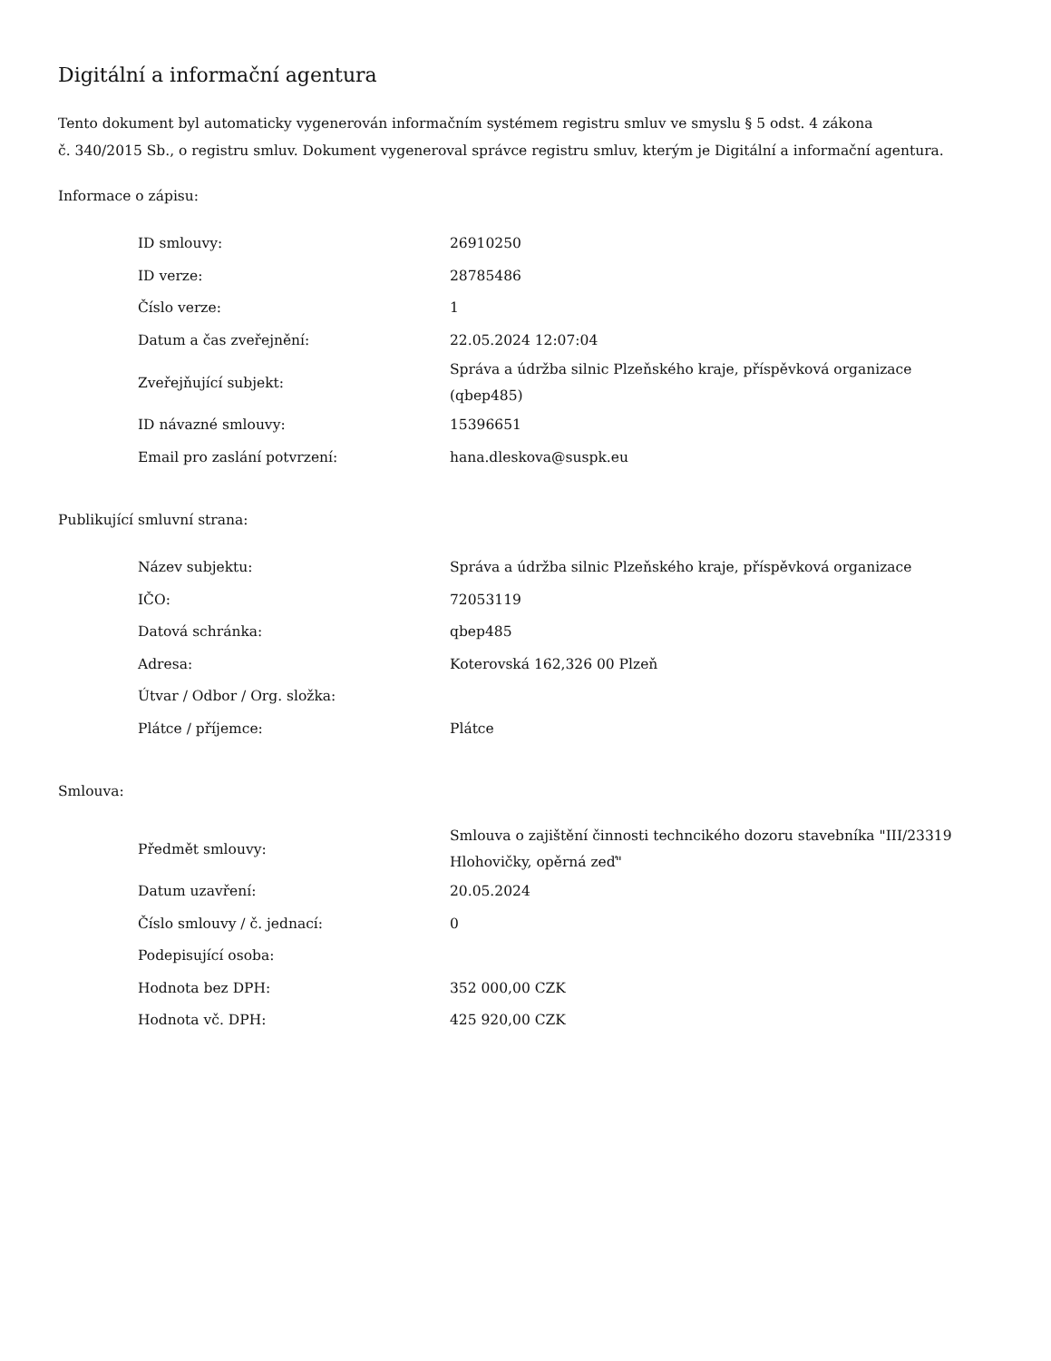Digitální a informační agentura
Tento dokument byl automaticky vygenerován informačním systémem registru smluv ve smyslu § 5 odst. 4 zákona
č. 340/2015 Sb., o registru smluv. Dokument vygeneroval správce registru smluv, kterým je Digitální a informační agentura.
Informace o zápisu:
| ID smlouvy: | 26910250 |
| ID verze: | 28785486 |
| Číslo verze: | 1 |
| Datum a čas zveřejnění: | 22.05.2024 12:07:04 |
| Zveřejňující subjekt: | Správa a údržba silnic Plzeňského kraje, příspěvková organizace (qbep485) |
| ID návazné smlouvy: | 15396651 |
| Email pro zaslání potvrzení: | hana.dleskova@suspk.eu |
Publikující smluvní strana:
| Název subjektu: | Správa a údržba silnic Plzeňského kraje, příspěvková organizace |
| IČO: | 72053119 |
| Datová schránka: | qbep485 |
| Adresa: | Koterovská 162,326 00 Plzeň |
| Útvar / Odbor / Org. složka: | |
| Plátce / příjemce: | Plátce |
Smlouva:
| Předmět smlouvy: | Smlouva o zajištění činnosti techncikého dozoru stavebníka "III/23319 Hlohovičky, opěrná zeď" |
| Datum uzavření: | 20.05.2024 |
| Číslo smlouvy / č. jednací: | 0 |
| Podepisující osoba: | |
| Hodnota bez DPH: | 352 000,00 CZK |
| Hodnota vč. DPH: | 425 920,00 CZK |